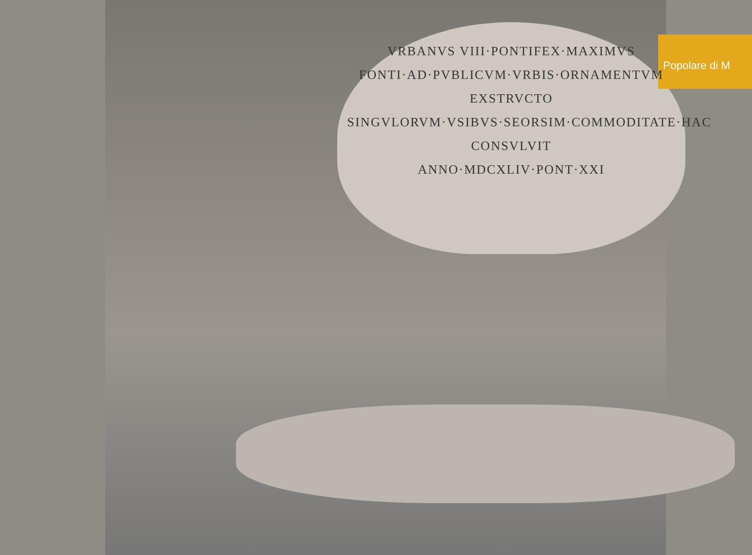Popolare di M
VRBANVS VIII·PONTIFEX·MAXIMVS
FONTI·AD·PVBLICVM·VRBIS·ORNAMENTVM
EXSTRVCTO
SINGVLORVM·VSIBVS·SEORSIM·COMMODITATE·HAC
CONSVLVIT
ANNO·MDCXLIV·PONT·XXI